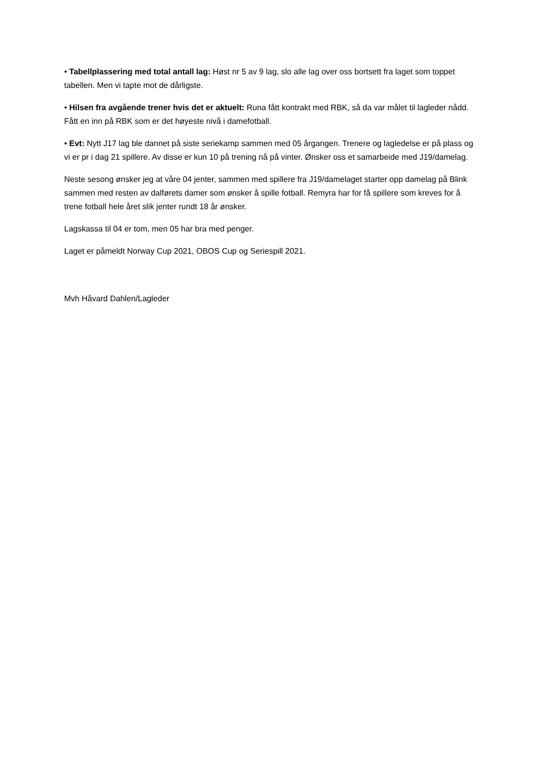• Tabellplassering med total antall lag: Høst nr 5 av 9 lag, slo alle lag over oss bortsett fra laget som toppet tabellen. Men vi tapte mot de dårligste.
• Hilsen fra avgående trener hvis det er aktuelt: Runa fått kontrakt med RBK, så da var målet til lagleder nådd. Fått en inn på RBK som er det høyeste nivå i damefotball.
• Evt: Nytt J17 lag ble dannet på siste seriekamp sammen med 05 årgangen. Trenere og lagledelse er på plass og vi er pr i dag 21 spillere. Av disse er kun 10 på trening nå på vinter. Ønsker oss et samarbeide med J19/damelag.
Neste sesong ønsker jeg at våre 04 jenter, sammen med spillere fra J19/damelaget starter opp damelag på Blink sammen med resten av dalførets damer som ønsker å spille fotball. Remyra har for få spillere som kreves for å trene fotball hele året slik jenter rundt 18 år ønsker.
Lagskassa til 04 er tom, men 05 har bra med penger.
Laget er påmeldt Norway Cup 2021, OBOS Cup og Seriespill 2021.
Mvh Håvard Dahlen/Lagleder